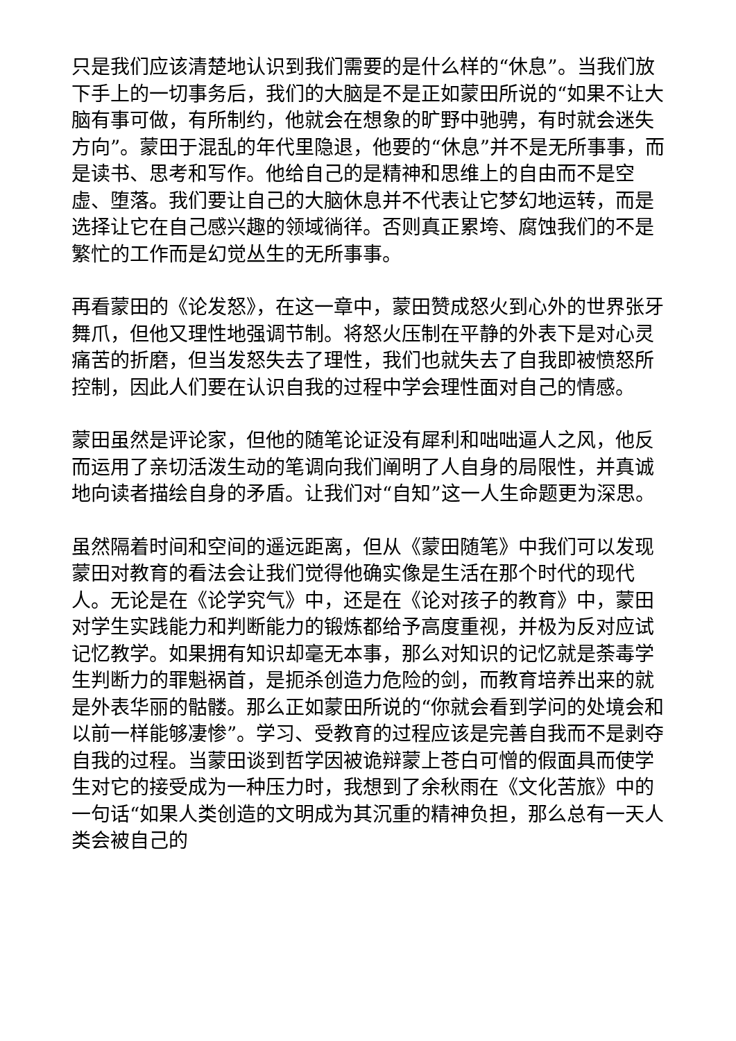只是我们应该清楚地认识到我们需要的是什么样的“休息”。当我们放下手上的一切事务后，我们的大脑是不是正如蒙田所说的“如果不让大脑有事可做，有所制约，他就会在想象的旷野中驰骋，有时就会迷失方向”。蒙田于混乱的年代里隐退，他要的“休息”并不是无所事事，而是读书、思考和写作。他给自己的是精神和思维上的自由而不是空虚、堕落。我们要让自己的大脑休息并不代表让它梦幻地运转，而是选择让它在自己感兴趣的领域徜徉。否则真正累垮、腐蚀我们的不是繁忙的工作而是幻觉丛生的无所事事。
再看蒙田的《论发怒》，在这一章中，蒙田赞成怒火到心外的世界张牙舞爪，但他又理性地强调节制。将怒火压制在平静的外表下是对心灵痛苦的折磨，但当发怒失去了理性，我们也就失去了自我即被愤怒所控制，因此人们要在认识自我的过程中学会理性面对自己的情感。
蒙田虽然是评论家，但他的随笔论证没有犀利和咄咄逼人之风，他反而运用了亲切活泼生动的笔调向我们阐明了人自身的局限性，并真诚地向读者描绘自身的矛盾。让我们对“自知”这一人生命题更为深思。
虽然隔着时间和空间的遥远距离，但从《蒙田随笔》中我们可以发现蒙田对教育的看法会让我们觉得他确实像是生活在那个时代的现代人。无论是在《论学究气》中，还是在《论对孩子的教育》中，蒙田对学生实践能力和判断能力的锻炼都给予高度重视，并极为反对应试记忆教学。如果拥有知识却毫无本事，那么对知识的记忆就是荼毒学生判断力的罪魁祸首，是扼杀创造力危险的剑，而教育培养出来的就是外表华丽的骷髅。那么正如蒙田所说的“你就会看到学问的处境会和以前一样能够凄惨”。学习、受教育的过程应该是完善自我而不是剥夺自我的过程。当蒙田谈到哲学因被诡辩蒙上苍白可憎的假面具而使学生对它的接受成为一种压力时，我想到了余秋雨在《文化苦旅》中的一句话“如果人类创造的文明成为其沉重的精神负担，那么总有一天人类会被自己的